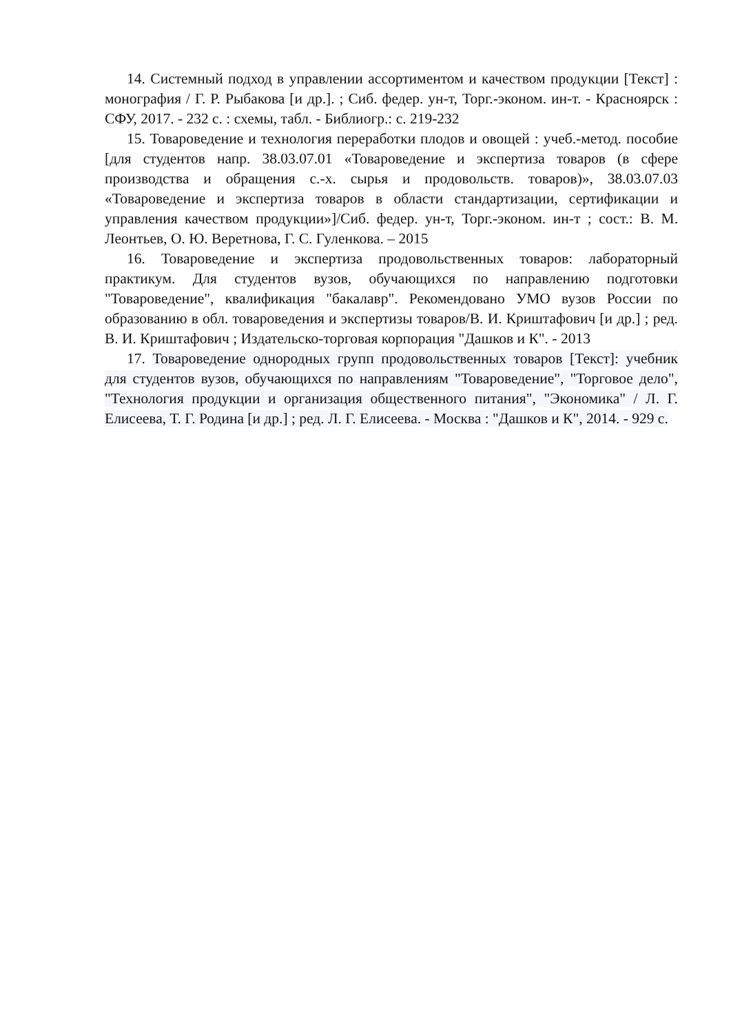14. Системный подход в управлении ассортиментом и качеством продукции [Текст] : монография / Г. Р. Рыбакова [и др.]. ; Сиб. федер. ун-т, Торг.-эконом. ин-т. - Красноярск : СФУ, 2017. - 232 с. : схемы, табл. - Библиогр.: с. 219-232
15. Товароведение и технология переработки плодов и овощей : учеб.-метод. пособие [для студентов напр. 38.03.07.01 «Товароведение и экспертиза товаров (в сфере производства и обращения с.-х. сырья и продовольств. товаров)», 38.03.07.03 «Товароведение и экспертиза товаров в области стандартизации, сертификации и управления качеством продукции»]/Сиб. федер. ун-т, Торг.-эконом. ин-т ; сост.: В. М. Леонтьев, О. Ю. Веретнова, Г. С. Гуленкова. – 2015
16. Товароведение и экспертиза продовольственных товаров: лабораторный практикум. Для студентов вузов, обучающихся по направлению подготовки "Товароведение", квалификация "бакалавр". Рекомендовано УМО вузов России по образованию в обл. товароведения и экспертизы товаров/В. И. Криштафович [и др.] ; ред. В. И. Криштафович ; Издательско-торговая корпорация "Дашков и К". - 2013
17. Товароведение однородных групп продовольственных товаров [Текст]: учебник для студентов вузов, обучающихся по направлениям "Товароведение", "Торговое дело", "Технология продукции и организация общественного питания", "Экономика" / Л. Г. Елисеева, Т. Г. Родина [и др.] ; ред. Л. Г. Елисеева. - Москва : "Дашков и К", 2014. - 929 с.